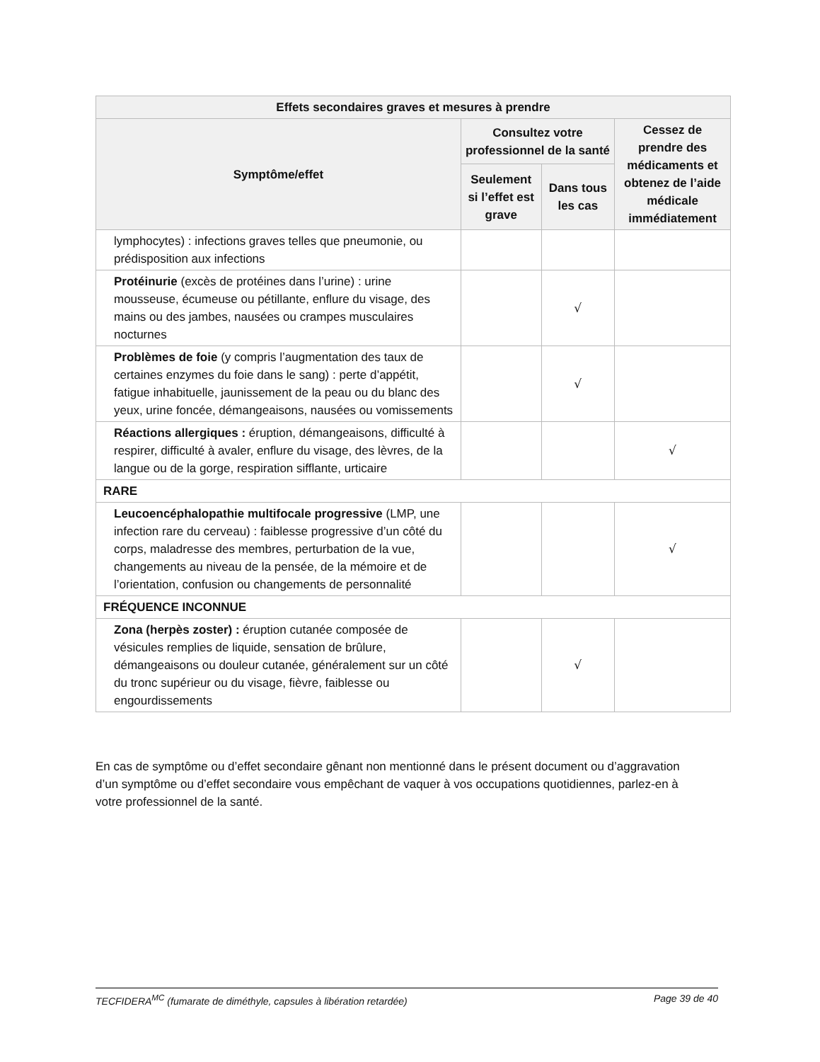| Effets secondaires graves et mesures à prendre | | | |
| --- | --- | --- | --- |
| Symptôme/effet | Consultez votre professionnel de la santé | | Cessez de prendre des médicaments et obtenez de l’aide médicale immédiatement |
| | Seulement si l’effet est grave | Dans tous les cas | |
| lymphocytes) : infections graves telles que pneumonie, ou prédisposition aux infections | | | |
| Protéinurie (excès de protéines dans l’urine) : urine mousseuse, écumeuse ou pétillante, enflure du visage, des mains ou des jambes, nausées ou crampes musculaires nocturnes | | √ | |
| Problèmes de foie (y compris l’augmentation des taux de certaines enzymes du foie dans le sang) : perte d’appétit, fatigue inhabituelle, jaunissement de la peau ou du blanc des yeux, urine foncée, démangeaisons, nausées ou vomissements | | √ | |
| Réactions allergiques : éruption, démangeaisons, difficulté à respirer, difficulté à avaler, enflure du visage, des lèvres, de la langue ou de la gorge, respiration sifflante, urticaire | | | √ |
| RARE | | | |
| Leucoencéphalopathie multifocale progressive (LMP, une infection rare du cerveau) : faiblesse progressive d’un côté du corps, maladresse des membres, perturbation de la vue, changements au niveau de la pensée, de la mémoire et de l’orientation, confusion ou changements de personnalité | | | √ |
| FRÉQUENCE INCONNUE | | | |
| Zona (herpès zoster) : éruption cutanée composée de vésicules remplies de liquide, sensation de brûlure, démangeaisons ou douleur cutanée, généralement sur un côté du tronc supérieur ou du visage, fièvre, faiblesse ou engourdissements | | √ | |
En cas de symptôme ou d’effet secondaire gênant non mentionné dans le présent document ou d’aggravation d’un symptôme ou d’effet secondaire vous empêchant de vaquer à vos occupations quotidiennes, parlez-en à votre professionnel de la santé.
TECFIDERA<sup>MC</sup> (fumarate de diméthyle, capsules à libération retardée) Page 39 de 40